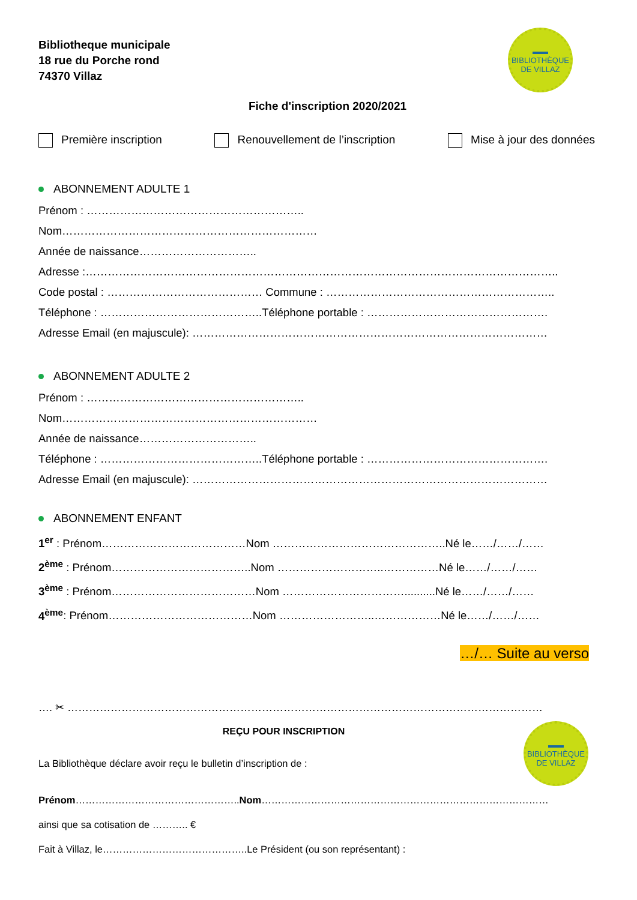Bibliotheque municipale
18 rue du Porche rond
74370 Villaz
▬▬
BIBLIOTHÈQUE
DE VILLAZ
Fiche d'inscription 2020/2021
Première inscription Renouvellement de l’inscription
Mise à jour des données
ABONNEMENT ADULTE 1
Prénom : …………………………………………………..
Nom……………………………………………………………
Année de naissance…………………………..
Adresse :………………………………………………………………………………………………………………..
Code postal : …………………………………… Commune : ……………………………………………………..
Téléphone : ……………………………………..Téléphone portable : ………………………………………….
Adresse Email (en majuscule): ……………………………………………………………………………………
ABONNEMENT ADULTE 2
Prénom : …………………………………………………..
Nom……………………………………………………………
Année de naissance…………………………..
Téléphone : ……………………………………..Téléphone portable : ………………………………………….
Adresse Email (en majuscule): ……………………………………………………………………………………
ABONNEMENT ENFANT
1<sup>er</sup> : Prénom…………………………………Nom ………………………………………..Né le……/……/……
2<sup>ème</sup> : Prénom………………………………..Nom ………………………..……………Né le……/……/……
3<sup>ème</sup> : Prénom…………………………………Nom ……………………………..........Né le……/……/……
4<sup>ème</sup>: Prénom…………………………………Nom ……………………..………………Né le……/……/……
…/… Suite au verso
…. ✂ ……………………………………………………………………………………………………………………
REÇU POUR INSCRIPTION
▬▬
BIBLIOTHÈQUE
DE VILLAZ
La Bibliothèque déclare avoir reçu le bulletin d’inscription de :
Prénom…………………………………………..Nom……………………………………………………………………………
ainsi que sa cotisation de ……….. €
Fait à Villaz, le……………………………………..Le Président (ou son représentant) :